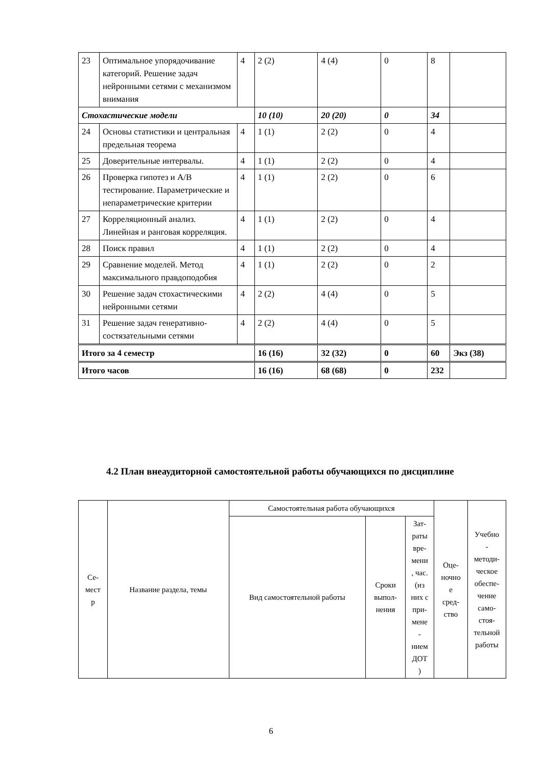| 23 | Оптимальное упорядочивание категорий. Решение задач нейронными сетями с механизмом внимания | 4 | 2 (2) | 4 (4) | 0 | 8 | |
| Стохастические модели | | | 10 (10) | 20 (20) | 0 | 34 | |
| 24 | Основы статистики и центральная предельная теорема | 4 | 1 (1) | 2 (2) | 0 | 4 | |
| 25 | Доверительные интервалы. | 4 | 1 (1) | 2 (2) | 0 | 4 | |
| 26 | Проверка гипотез и A/B тестирование. Параметрические и непараметрические критерии | 4 | 1 (1) | 2 (2) | 0 | 6 | |
| 27 | Корреляционный анализ. Линейная и ранговая корреляция. | 4 | 1 (1) | 2 (2) | 0 | 4 | |
| 28 | Поиск правил | 4 | 1 (1) | 2 (2) | 0 | 4 | |
| 29 | Сравнение моделей. Метод максимального правдоподобия | 4 | 1 (1) | 2 (2) | 0 | 2 | |
| 30 | Решение задач стохастическими нейронными сетями | 4 | 2 (2) | 4 (4) | 0 | 5 | |
| 31 | Решение задач генеративно-состязательными сетями | 4 | 2 (2) | 4 (4) | 0 | 5 | |
| Итого за 4 семестр | | | 16 (16) | 32 (32) | 0 | 60 | Экз (38) |
| Итого часов | | | 16 (16) | 68 (68) | 0 | 232 | |
4.2 План внеаудиторной самостоятельной работы обучающихся по дисциплине
| Се- мест р | Название раздела, темы | Самостоятельная работа обучающихся | | | Оце- ночно е сред- ство | Учебно - методи- ческое обеспе- чение само- стоя- тельной работы |
| --- | --- | --- | --- | --- | --- | --- |
| | | Вид самостоятельной работы | Сроки выпол- нения | Зат- раты вре- мени , час. (из них с при- мене - нием ДОТ ) | | |
6